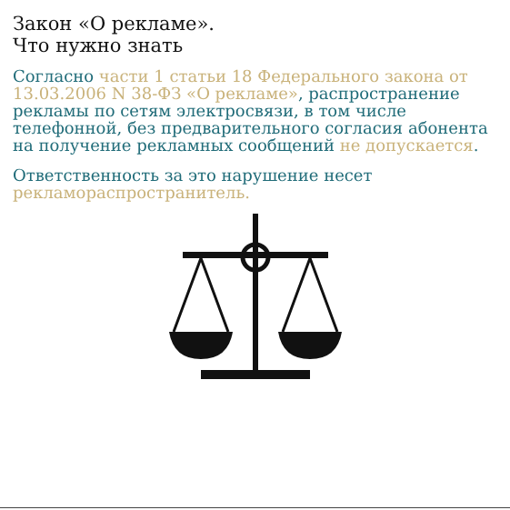Закон «О рекламе».
Что нужно знать
Согласно части 1 статьи 18 Федерального закона от 13.03.2006 N 38-ФЗ «О рекламе», распространение рекламы по сетям электросвязи, в том числе телефонной, без предварительного согласия абонента на получение рекламных сообщений не допускается.
Ответственность за это нарушение несет рекламораспространитель.